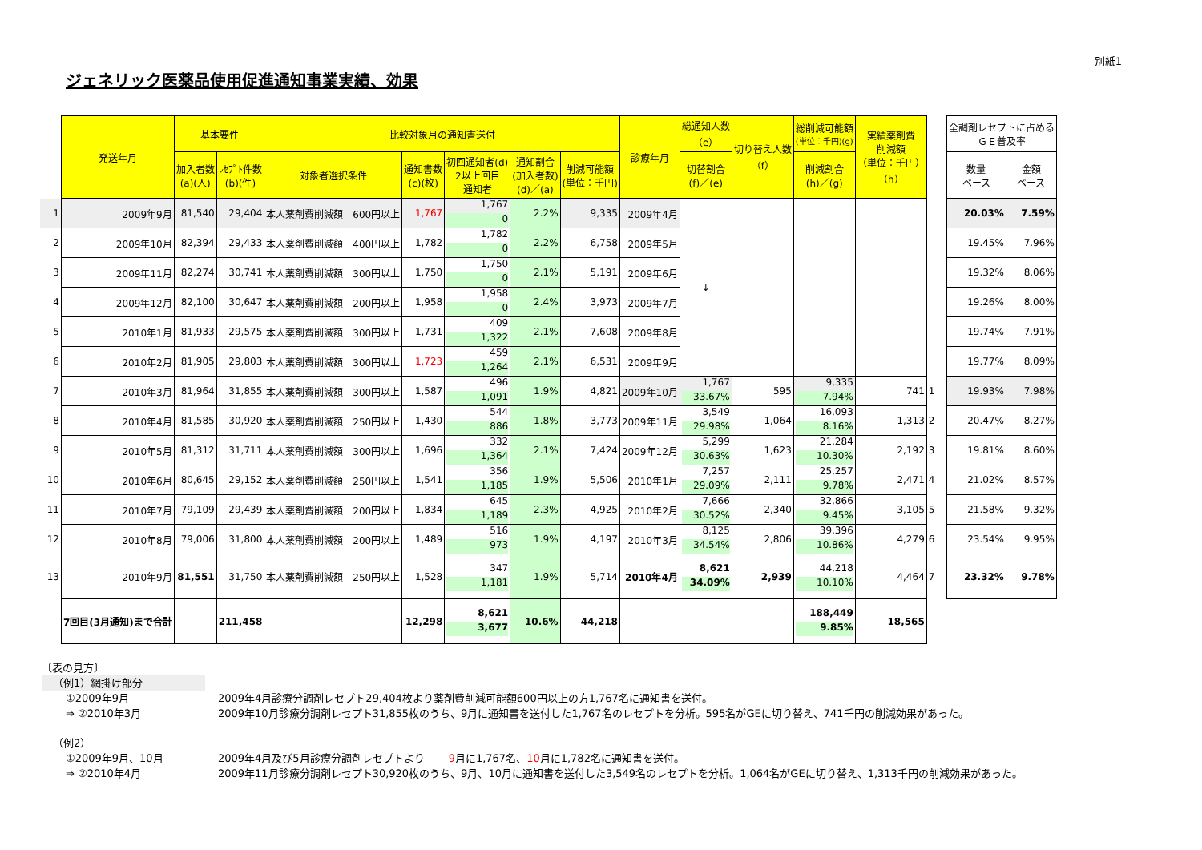別紙1
ジェネリック医薬品使用促進通知事業実績、効果
| | 発送年月 | 基本要件 | | 比較対象月の通知書送付 | | | | | 診療年月 | 総通知人数 （e） | 切り替え人数 （f） | 総削減可能額 (単位：千円)(g) | 実績薬剤費 削減額 （単位：千円） （h） | | 全調剤レセプトに占める ＧＥ普及率 | |
| | | 加入者数 (a)(人) | ﾚｾﾌﾟﾄ件数 (b)(件) | 対象者選択条件 | 通知書数 (c)(枚) | 初回通知者(d) 2以上回目 通知者 | 通知割合 (加入者数) (d)／(a) | 削減可能額 (単位：千円) | | 切替割合 (f)／(e) | | 削減割合 (h)／(g) | | | 数量 ベース | 金額 ベース |
| 1 | 2009年9月 | 81,540 | 29,404 | 本人薬剤費削減額 600円以上 | 1,767 | 1,767 0 | 2.2% | 9,335 | 2009年4月 | ↓ | | | | | 20.03% | 7.59% |
| 2 | 2009年10月 | 82,394 | 29,433 | 本人薬剤費削減額 400円以上 | 1,782 | 1,782 0 | 2.2% | 6,758 | 2009年5月 | | | | | | 19.45% | 7.96% |
| 3 | 2009年11月 | 82,274 | 30,741 | 本人薬剤費削減額 300円以上 | 1,750 | 1,750 0 | 2.1% | 5,191 | 2009年6月 | | | | | | 19.32% | 8.06% |
| 4 | 2009年12月 | 82,100 | 30,647 | 本人薬剤費削減額 200円以上 | 1,958 | 1,958 0 | 2.4% | 3,973 | 2009年7月 | | | | | | 19.26% | 8.00% |
| 5 | 2010年1月 | 81,933 | 29,575 | 本人薬剤費削減額 300円以上 | 1,731 | 409 1,322 | 2.1% | 7,608 | 2009年8月 | | | | | | 19.74% | 7.91% |
| 6 | 2010年2月 | 81,905 | 29,803 | 本人薬剤費削減額 300円以上 | 1,723 | 459 1,264 | 2.1% | 6,531 | 2009年9月 | | | | | | 19.77% | 8.09% |
| 7 | 2010年3月 | 81,964 | 31,855 | 本人薬剤費削減額 300円以上 | 1,587 | 496 1,091 | 1.9% | 4,821 | 2009年10月 | 1,767 33.67% | 595 | 9,335 7.94% | 741 | 1 | 19.93% | 7.98% |
| 8 | 2010年4月 | 81,585 | 30,920 | 本人薬剤費削減額 250円以上 | 1,430 | 544 886 | 1.8% | 3,773 | 2009年11月 | 3,549 29.98% | 1,064 | 16,093 8.16% | 1,313 | 2 | 20.47% | 8.27% |
| 9 | 2010年5月 | 81,312 | 31,711 | 本人薬剤費削減額 300円以上 | 1,696 | 332 1,364 | 2.1% | 7,424 | 2009年12月 | 5,299 30.63% | 1,623 | 21,284 10.30% | 2,192 | 3 | 19.81% | 8.60% |
| 10 | 2010年6月 | 80,645 | 29,152 | 本人薬剤費削減額 250円以上 | 1,541 | 356 1,185 | 1.9% | 5,506 | 2010年1月 | 7,257 29.09% | 2,111 | 25,257 9.78% | 2,471 | 4 | 21.02% | 8.57% |
| 11 | 2010年7月 | 79,109 | 29,439 | 本人薬剤費削減額 200円以上 | 1,834 | 645 1,189 | 2.3% | 4,925 | 2010年2月 | 7,666 30.52% | 2,340 | 32,866 9.45% | 3,105 | 5 | 21.58% | 9.32% |
| 12 | 2010年8月 | 79,006 | 31,800 | 本人薬剤費削減額 200円以上 | 1,489 | 516 973 | 1.9% | 4,197 | 2010年3月 | 8,125 34.54% | 2,806 | 39,396 10.86% | 4,279 | 6 | 23.54% | 9.95% |
| 13 | 2010年9月 | 81,551 | 31,750 | 本人薬剤費削減額 250円以上 | 1,528 | 347 1,181 | 1.9% | 5,714 | 2010年4月 | 8,621 34.09% | 2,939 | 44,218 10.10% | 4,464 | 7 | 23.32% | 9.78% |
| | 7回目(3月通知)まで合計 | | 211,458 | | 12,298 | 8,621 3,677 | 10.6% | 44,218 | | | | 188,449 9.85% | 18,565 | | | |
〔表の見方〕
（例1）網掛け部分
①2009年9月 2009年4月診療分調剤レセプト29,404枚より薬剤費削減可能額600円以上の方1,767名に通知書を送付。
⇒ ②2010年3月 2009年10月診療分調剤レセプト31,855枚のうち、9月に通知書を送付した1,767名のレセプトを分析。595名がGEに切り替え、741千円の削減効果があった。
（例2）
①2009年9月、10月 2009年4月及び5月診療分調剤レセプトより 9月に1,767名、10月に1,782名に通知書を送付。
⇒ ②2010年4月 2009年11月診療分調剤レセプト30,920枚のうち、9月、10月に通知書を送付した3,549名のレセプトを分析。1,064名がGEに切り替え、1,313千円の削減効果があった。